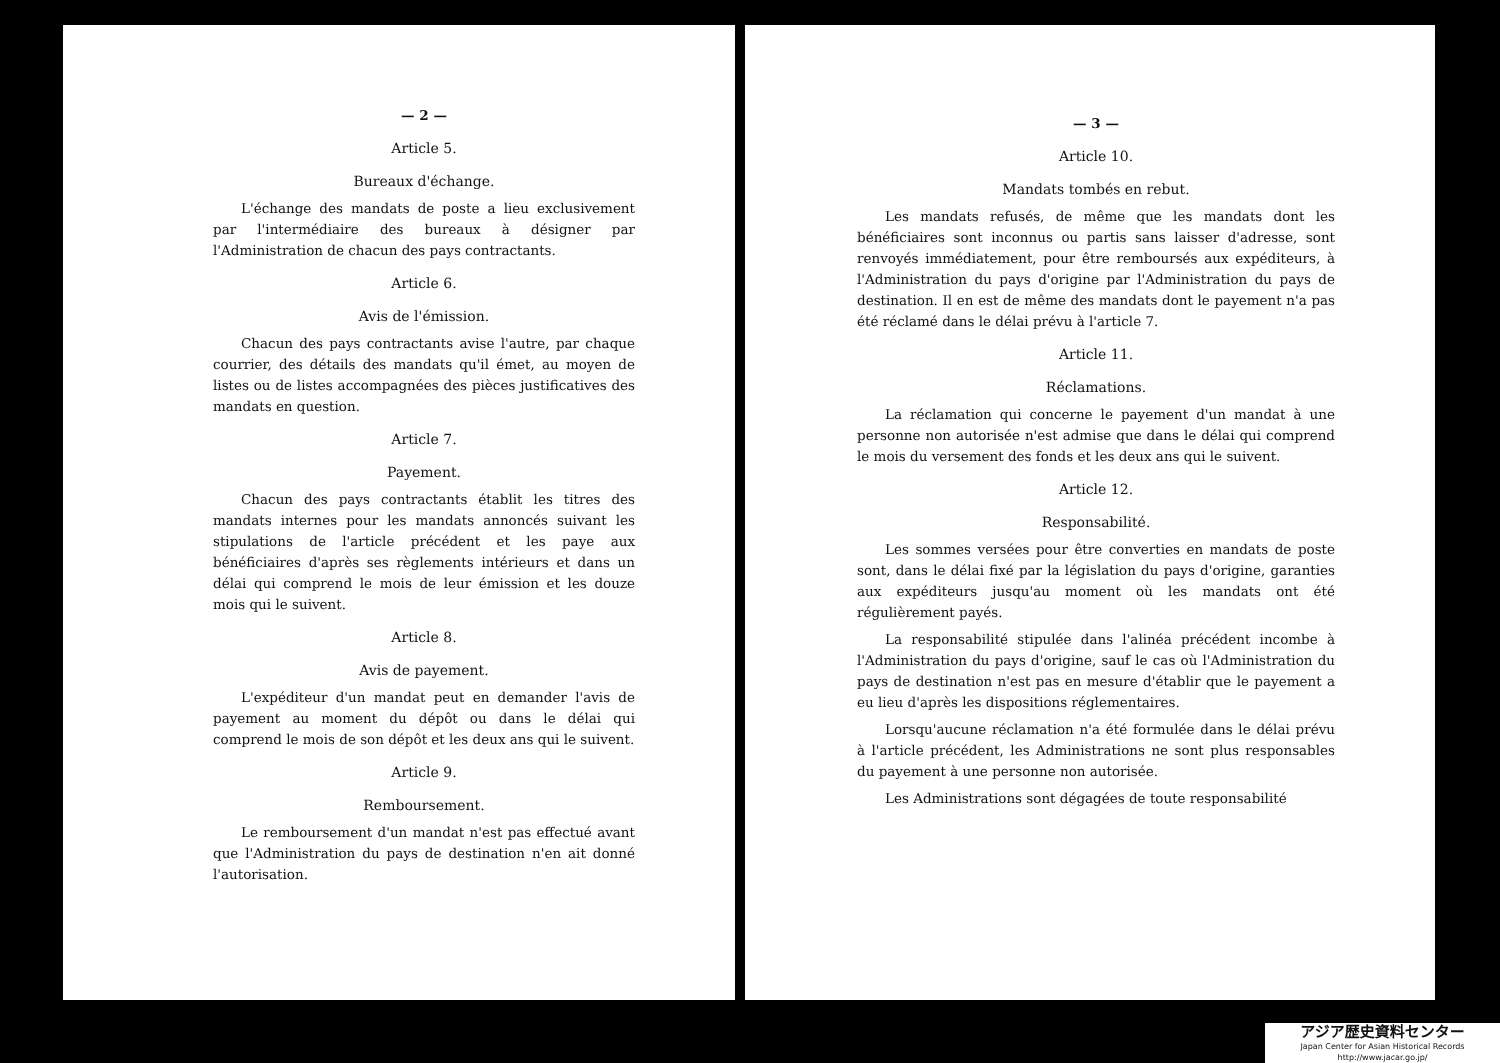— 2 —
Article 5.
Bureaux d'échange.
L'échange des mandats de poste a lieu exclusivement par l'intermédiaire des bureaux à désigner par l'Administration de chacun des pays contractants.
Article 6.
Avis de l'émission.
Chacun des pays contractants avise l'autre, par chaque courrier, des détails des mandats qu'il émet, au moyen de listes ou de listes accompagnées des pièces justificatives des mandats en question.
Article 7.
Payement.
Chacun des pays contractants établit les titres des mandats internes pour les mandats annoncés suivant les stipulations de l'article précédent et les paye aux bénéficiaires d'après ses règlements intérieurs et dans un délai qui comprend le mois de leur émission et les douze mois qui le suivent.
Article 8.
Avis de payement.
L'expéditeur d'un mandat peut en demander l'avis de payement au moment du dépôt ou dans le délai qui comprend le mois de son dépôt et les deux ans qui le suivent.
Article 9.
Remboursement.
Le remboursement d'un mandat n'est pas effectué avant que l'Administration du pays de destination n'en ait donné l'autorisation.
— 3 —
Article 10.
Mandats tombés en rebut.
Les mandats refusés, de même que les mandats dont les bénéficiaires sont inconnus ou partis sans laisser d'adresse, sont renvoyés immédiatement, pour être remboursés aux expéditeurs, à l'Administration du pays d'origine par l'Administration du pays de destination. Il en est de même des mandats dont le payement n'a pas été réclamé dans le délai prévu à l'article 7.
Article 11.
Réclamations.
La réclamation qui concerne le payement d'un mandat à une personne non autorisée n'est admise que dans le délai qui comprend le mois du versement des fonds et les deux ans qui le suivent.
Article 12.
Responsabilité.
Les sommes versées pour être converties en mandats de poste sont, dans le délai fixé par la législation du pays d'origine, garanties aux expéditeurs jusqu'au moment où les mandats ont été régulièrement payés.
La responsabilité stipulée dans l'alinéa précédent incombe à l'Administration du pays d'origine, sauf le cas où l'Administration du pays de destination n'est pas en mesure d'établir que le payement a eu lieu d'après les dispositions réglementaires.
Lorsqu'aucune réclamation n'a été formulée dans le délai prévu à l'article précédent, les Administrations ne sont plus responsables du payement à une personne non autorisée.
Les Administrations sont dégagées de toute responsabilité
アジア歴史資料センター
Japan Center for Asian Historical Records
http://www.jacar.go.jp/